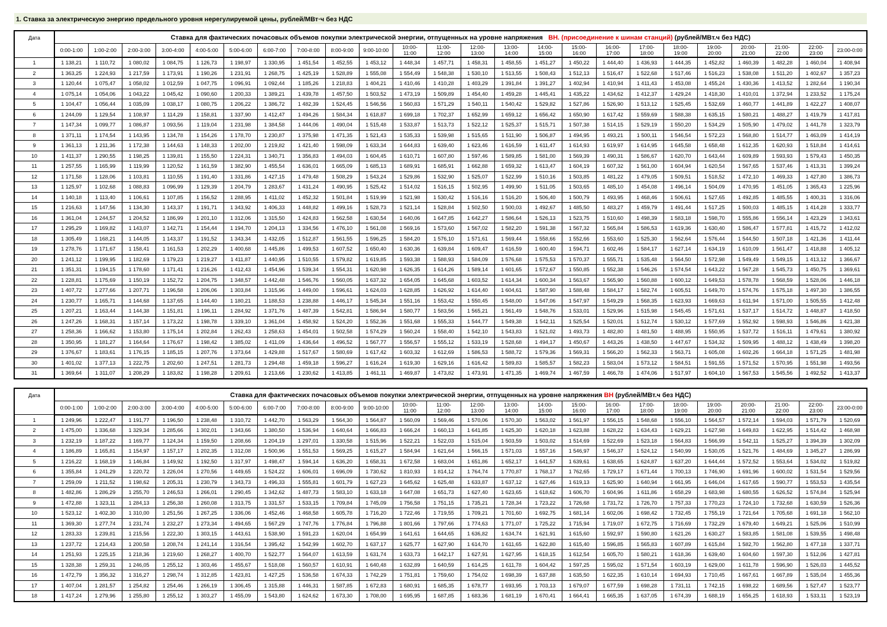1. Ставка за электрическую энергию предельного уровня нерегулируемой цены, рублей/МВт·ч без НДС
| Дата | Ставка для фактических почасовых объемов покупки электрической энергии, отпущенных на уровне напряжения ВН. (присоединение к шинам станций) (рублей/МВт.ч без НДС) | | | | | | | | | | | | | | | | | | | | | | | |
| --- | --- | --- | --- | --- | --- | --- | --- | --- | --- | --- | --- | --- | --- | --- | --- | --- | --- | --- | --- | --- | --- | --- | --- | --- |
| | 0:00-1:00 | 1:00-2:00 | 2:00-3:00 | 3:00-4:00 | 4:00-5:00 | 5:00-6:00 | 6:00-7:00 | 7:00-8:00 | 8:00-9:00 | 9:00-10:00 | 10:00- 11:00 | 11:00- 12:00 | 12:00- 13:00 | 13:00- 14:00 | 14:00- 15:00 | 15:00- 16:00 | 16:00- 17:00 | 17:00- 18:00 | 18:00- 19:00 | 19:00- 20:00 | 20:00- 21:00 | 21:00- 22:00 | 22:00- 23:00 | 23:00-0:00 |
| 1 | 1 138,21 | 1 110,72 | 1 080,02 | 1 084,75 | 1 126,73 | 1 198,97 | 1 330,95 | 1 451,54 | 1 452,55 | 1 453,12 | 1 448,34 | 1 457,71 | 1 458,31 | 1 458,55 | 1 451,27 | 1 450,22 | 1 444,40 | 1 436,93 | 1 444,35 | 1 452,82 | 1 460,39 | 1 482,28 | 1 460,04 | 1 408,94 |
| 2 | 1 363,25 | 1 224,93 | 1 217,59 | 1 173,91 | 1 190,26 | 1 231,91 | 1 268,75 | 1 425,19 | 1 528,89 | 1 555,08 | 1 554,49 | 1 548,38 | 1 530,10 | 1 513,55 | 1 508,43 | 1 512,13 | 1 516,47 | 1 522,68 | 1 517,46 | 1 516,23 | 1 538,08 | 1 511,20 | 1 402,67 | 1 357,23 |
| 3 | 1 120,44 | 1 075,47 | 1 058,02 | 1 012,59 | 1 047,75 | 1 096,91 | 1 092,44 | 1 185,26 | 1 218,83 | 1 404,21 | 1 410,46 | 1 410,28 | 1 403,29 | 1 391,84 | 1 391,27 | 1 402,94 | 1 410,94 | 1 411,43 | 1 453,08 | 1 455,24 | 1 430,36 | 1 413,52 | 1 282,64 | 1 190,34 |
| 4 | 1 075,14 | 1 054,06 | 1 043,22 | 1 045,42 | 1 090,60 | 1 200,33 | 1 389,21 | 1 439,78 | 1 457,50 | 1 503,52 | 1 473,19 | 1 509,89 | 1 454,40 | 1 459,28 | 1 445,41 | 1 435,22 | 1 434,62 | 1 412,37 | 1 429,24 | 1 418,30 | 1 410,01 | 1 372,94 | 1 233,52 | 1 175,24 |
| 5 | 1 104,47 | 1 056,44 | 1 035,09 | 1 038,17 | 1 080,75 | 1 206,22 | 1 386,72 | 1 482,39 | 1 524,45 | 1 546,56 | 1 560,83 | 1 571,29 | 1 540,11 | 1 540,42 | 1 529,82 | 1 527,86 | 1 526,90 | 1 513,12 | 1 525,45 | 1 532,69 | 1 460,77 | 1 441,89 | 1 422,27 | 1 408,07 |
| 6 | 1 244,09 | 1 129,54 | 1 108,97 | 1 114,29 | 1 158,81 | 1 337,90 | 1 412,47 | 1 494,26 | 1 584,34 | 1 618,87 | 1 699,18 | 1 702,37 | 1 652,99 | 1 659,12 | 1 656,42 | 1 650,90 | 1 617,42 | 1 559,69 | 1 588,38 | 1 635,15 | 1 580,21 | 1 488,27 | 1 419,79 | 1 417,81 |
| 7 | 1 147,34 | 1 099,77 | 1 086,87 | 1 093,56 | 1 119,04 | 1 231,98 | 1 384,58 | 1 444,06 | 1 490,04 | 1 515,48 | 1 533,87 | 1 513,73 | 1 522,12 | 1 525,37 | 1 515,71 | 1 507,38 | 1 514,15 | 1 529,19 | 1 550,20 | 1 534,29 | 1 505,90 | 1 479,02 | 1 441,78 | 1 323,79 |
| 8 | 1 371,11 | 1 174,54 | 1 143,95 | 1 134,78 | 1 154,26 | 1 178,70 | 1 230,87 | 1 375,98 | 1 471,35 | 1 521,43 | 1 535,33 | 1 539,98 | 1 515,65 | 1 511,90 | 1 506,87 | 1 494,95 | 1 493,21 | 1 500,11 | 1 546,54 | 1 572,23 | 1 568,80 | 1 514,77 | 1 463,09 | 1 414,19 |
| 9 | 1 361,13 | 1 211,36 | 1 172,38 | 1 144,63 | 1 148,33 | 1 202,00 | 1 219,82 | 1 421,40 | 1 598,09 | 1 633,34 | 1 644,83 | 1 639,40 | 1 623,46 | 1 616,59 | 1 611,47 | 1 614,93 | 1 619,97 | 1 614,95 | 1 645,58 | 1 658,48 | 1 612,35 | 1 620,93 | 1 518,84 | 1 414,61 |
| 10 | 1 411,37 | 1 290,55 | 1 198,25 | 1 139,81 | 1 155,50 | 1 224,31 | 1 340,71 | 1 356,83 | 1 494,03 | 1 604,45 | 1 610,71 | 1 607,80 | 1 597,46 | 1 589,85 | 1 581,00 | 1 569,39 | 1 490,31 | 1 586,67 | 1 620,70 | 1 643,44 | 1 609,89 | 1 593,93 | 1 579,43 | 1 450,35 |
| 11 | 1 257,55 | 1 165,99 | 1 119,99 | 1 120,52 | 1 161,59 | 1 382,90 | 1 455,54 | 1 636,01 | 1 665,09 | 1 685,13 | 1 689,91 | 1 685,91 | 1 662,88 | 1 659,32 | 1 613,47 | 1 604,19 | 1 607,32 | 1 561,00 | 1 604,94 | 1 620,54 | 1 567,65 | 1 537,46 | 1 413,31 | 1 399,24 |
| 12 | 1 171,58 | 1 128,06 | 1 103,81 | 1 110,55 | 1 191,40 | 1 331,86 | 1 427,15 | 1 479,48 | 1 508,29 | 1 543,24 | 1 529,86 | 1 532,90 | 1 525,07 | 1 522,99 | 1 510,16 | 1 503,85 | 1 481,22 | 1 479,05 | 1 509,51 | 1 518,52 | 1 472,10 | 1 469,33 | 1 427,80 | 1 386,73 |
| 13 | 1 125,97 | 1 102,68 | 1 088,83 | 1 096,99 | 1 129,39 | 1 204,79 | 1 283,67 | 1 431,24 | 1 490,95 | 1 525,42 | 1 514,02 | 1 516,15 | 1 502,95 | 1 499,90 | 1 511,05 | 1 503,65 | 1 485,10 | 1 454,08 | 1 496,14 | 1 504,09 | 1 470,95 | 1 451,05 | 1 365,43 | 1 225,96 |
| 14 | 1 140,18 | 1 113,40 | 1 106,61 | 1 107,85 | 1 156,52 | 1 288,95 | 1 411,02 | 1 452,32 | 1 501,84 | 1 519,99 | 1 521,98 | 1 530,42 | 1 516,16 | 1 516,20 | 1 506,40 | 1 500,79 | 1 493,95 | 1 468,46 | 1 506,61 | 1 527,65 | 1 492,85 | 1 485,55 | 1 400,31 | 1 316,06 |
| 15 | 1 216,63 | 1 147,56 | 1 134,30 | 1 143,37 | 1 191,71 | 1 343,92 | 1 406,33 | 1 448,82 | 1 499,16 | 1 528,73 | 1 521,14 | 1 528,84 | 1 502,50 | 1 500,03 | 1 492,67 | 1 485,50 | 1 483,27 | 1 459,79 | 1 491,44 | 1 517,25 | 1 500,03 | 1 485,15 | 1 414,28 | 1 333,77 |
| 16 | 1 361,04 | 1 244,57 | 1 204,52 | 1 186,99 | 1 201,10 | 1 312,06 | 1 315,50 | 1 424,83 | 1 562,58 | 1 630,54 | 1 640,06 | 1 647,85 | 1 642,27 | 1 586,64 | 1 526,13 | 1 523,75 | 1 510,60 | 1 498,39 | 1 583,18 | 1 598,70 | 1 555,86 | 1 556,14 | 1 423,29 | 1 343,61 |
| 17 | 1 295,29 | 1 169,82 | 1 143,07 | 1 142,71 | 1 154,44 | 1 194,70 | 1 204,13 | 1 334,56 | 1 476,10 | 1 561,08 | 1 569,16 | 1 573,60 | 1 567,02 | 1 582,20 | 1 591,38 | 1 567,32 | 1 565,84 | 1 586,53 | 1 619,36 | 1 630,40 | 1 586,47 | 1 577,81 | 1 415,72 | 1 412,02 |
| 18 | 1 305,49 | 1 168,21 | 1 144,05 | 1 143,37 | 1 191,52 | 1 343,34 | 1 432,05 | 1 512,87 | 1 561,55 | 1 596,25 | 1 584,20 | 1 576,10 | 1 571,61 | 1 569,44 | 1 558,66 | 1 552,66 | 1 553,60 | 1 525,30 | 1 562,64 | 1 576,44 | 1 544,50 | 1 507,18 | 1 421,36 | 1 411,44 |
| 19 | 1 278,76 | 1 171,67 | 1 158,41 | 1 161,53 | 1 202,29 | 1 400,68 | 1 445,86 | 1 499,53 | 1 607,52 | 1 650,40 | 1 630,36 | 1 639,84 | 1 609,47 | 1 616,59 | 1 600,40 | 1 594,71 | 1 602,46 | 1 584,17 | 1 627,14 | 1 634,19 | 1 610,09 | 1 561,47 | 1 418,88 | 1 405,12 |
| 20 | 1 241,12 | 1 199,95 | 1 182,69 | 1 179,23 | 1 219,27 | 1 411,87 | 1 440,95 | 1 510,55 | 1 579,82 | 1 619,85 | 1 593,38 | 1 588,93 | 1 584,09 | 1 576,68 | 1 575,53 | 1 570,37 | 1 555,71 | 1 535,48 | 1 564,50 | 1 572,98 | 1 549,49 | 1 549,15 | 1 413,12 | 1 366,67 |
| 21 | 1 351,31 | 1 194,15 | 1 178,60 | 1 171,41 | 1 216,26 | 1 412,43 | 1 454,96 | 1 539,34 | 1 554,31 | 1 620,98 | 1 626,35 | 1 614,26 | 1 589,14 | 1 601,65 | 1 572,67 | 1 550,85 | 1 552,38 | 1 546,26 | 1 574,54 | 1 643,22 | 1 567,28 | 1 545,73 | 1 450,75 | 1 369,61 |
| 22 | 1 228,81 | 1 175,69 | 1 150,19 | 1 152,72 | 1 204,75 | 1 348,57 | 1 442,48 | 1 546,76 | 1 560,05 | 1 637,32 | 1 654,05 | 1 645,68 | 1 603,52 | 1 614,34 | 1 600,34 | 1 563,67 | 1 565,90 | 1 560,88 | 1 600,12 | 1 649,53 | 1 578,78 | 1 568,59 | 1 528,06 | 1 446,18 |
| 23 | 1 407,72 | 1 277,66 | 1 207,71 | 1 196,58 | 1 206,06 | 1 303,84 | 1 315,96 | 1 449,00 | 1 596,61 | 1 624,03 | 1 628,85 | 1 626,92 | 1 614,40 | 1 604,61 | 1 587,90 | 1 588,48 | 1 584,17 | 1 582,74 | 1 605,51 | 1 649,70 | 1 574,76 | 1 575,18 | 1 497,30 | 1 386,55 |
| 24 | 1 230,77 | 1 165,71 | 1 144,68 | 1 137,65 | 1 144,40 | 1 180,21 | 1 188,53 | 1 238,88 | 1 446,17 | 1 545,34 | 1 551,16 | 1 553,42 | 1 550,45 | 1 548,00 | 1 547,06 | 1 547,97 | 1 549,29 | 1 568,35 | 1 623,93 | 1 669,63 | 1 611,94 | 1 571,00 | 1 505,55 | 1 412,48 |
| 25 | 1 207,21 | 1 163,44 | 1 144,38 | 1 151,81 | 1 196,11 | 1 284,92 | 1 371,76 | 1 487,39 | 1 542,81 | 1 586,94 | 1 580,77 | 1 583,56 | 1 565,21 | 1 561,49 | 1 548,76 | 1 533,01 | 1 529,96 | 1 515,98 | 1 545,45 | 1 571,61 | 1 537,17 | 1 514,72 | 1 448,87 | 1 418,50 |
| 26 | 1 247,26 | 1 168,31 | 1 157,14 | 1 173,22 | 1 198,78 | 1 339,10 | 1 361,04 | 1 458,92 | 1 524,20 | 1 552,36 | 1 551,68 | 1 555,33 | 1 544,77 | 1 549,38 | 1 542,11 | 1 525,54 | 1 520,01 | 1 512,74 | 1 530,12 | 1 577,69 | 1 552,92 | 1 598,93 | 1 546,86 | 1 421,38 |
| 27 | 1 258,36 | 1 166,62 | 1 153,80 | 1 175,14 | 1 202,84 | 1 262,43 | 1 258,63 | 1 454,01 | 1 502,58 | 1 574,29 | 1 560,24 | 1 558,40 | 1 542,10 | 1 543,83 | 1 521,02 | 1 493,73 | 1 482,80 | 1 481,50 | 1 488,95 | 1 550,95 | 1 537,72 | 1 516,11 | 1 479,61 | 1 380,92 |
| 28 | 1 350,95 | 1 181,27 | 1 164,64 | 1 176,67 | 1 198,42 | 1 385,02 | 1 411,09 | 1 436,64 | 1 496,52 | 1 567,77 | 1 556,57 | 1 555,12 | 1 533,19 | 1 528,68 | 1 494,17 | 1 450,67 | 1 443,26 | 1 438,50 | 1 447,67 | 1 534,32 | 1 509,95 | 1 488,12 | 1 438,49 | 1 398,20 |
| 29 | 1 376,67 | 1 183,61 | 1 176,15 | 1 185,15 | 1 207,76 | 1 373,64 | 1 429,88 | 1 517,67 | 1 580,69 | 1 617,42 | 1 603,32 | 1 612,69 | 1 586,53 | 1 588,72 | 1 579,36 | 1 569,31 | 1 566,20 | 1 562,33 | 1 563,71 | 1 605,08 | 1 602,26 | 1 664,18 | 1 571,25 | 1 481,98 |
| 30 | 1 401,02 | 1 377,13 | 1 222,75 | 1 202,60 | 1 247,51 | 1 281,73 | 1 294,48 | 1 459,18 | 1 596,27 | 1 616,24 | 1 619,30 | 1 629,16 | 1 616,42 | 1 589,83 | 1 585,57 | 1 582,23 | 1 583,04 | 1 573,12 | 1 584,51 | 1 591,55 | 1 571,52 | 1 570,95 | 1 551,98 | 1 493,56 |
| 31 | 1 369,64 | 1 311,07 | 1 208,29 | 1 183,82 | 1 198,28 | 1 209,61 | 1 213,66 | 1 230,62 | 1 413,85 | 1 461,11 | 1 469,87 | 1 473,82 | 1 473,91 | 1 471,35 | 1 469,74 | 1 467,59 | 1 466,78 | 1 474,06 | 1 517,97 | 1 604,10 | 1 567,53 | 1 545,56 | 1 492,52 | 1 413,37 |
| Дата | Ставка для фактических почасовых объемов покупки электрической энергии, отпущенных на уровне напряжения ВН (рублей/МВт.ч без НДС) | | | | | | | | | | | | | | | | | | | | | | | |
| --- | --- | --- | --- | --- | --- | --- | --- | --- | --- | --- | --- | --- | --- | --- | --- | --- | --- | --- | --- | --- | --- | --- | --- | --- |
| | 0:00-1:00 | 1:00-2:00 | 2:00-3:00 | 3:00-4:00 | 4:00-5:00 | 5:00-6:00 | 6:00-7:00 | 7:00-8:00 | 8:00-9:00 | 9:00-10:00 | 10:00- 11:00 | 11:00- 12:00 | 12:00- 13:00 | 13:00- 14:00 | 14:00- 15:00 | 15:00- 16:00 | 16:00- 17:00 | 17:00- 18:00 | 18:00- 19:00 | 19:00- 20:00 | 20:00- 21:00 | 21:00- 22:00 | 22:00- 23:00 | 23:00-0:00 |
| 1 | 1 249,96 | 1 222,47 | 1 191,77 | 1 196,50 | 1 238,48 | 1 310,72 | 1 442,70 | 1 563,29 | 1 564,30 | 1 564,87 | 1 560,09 | 1 569,46 | 1 570,06 | 1 570,30 | 1 563,02 | 1 561,97 | 1 556,15 | 1 548,68 | 1 556,10 | 1 564,57 | 1 572,14 | 1 594,03 | 1 571,79 | 1 520,69 |
| 2 | 1 475,00 | 1 336,68 | 1 329,34 | 1 285,66 | 1 302,01 | 1 343,66 | 1 380,50 | 1 536,94 | 1 640,64 | 1 666,83 | 1 666,24 | 1 660,13 | 1 641,85 | 1 625,30 | 1 620,18 | 1 623,88 | 1 628,22 | 1 634,43 | 1 629,21 | 1 627,98 | 1 649,83 | 1 622,95 | 1 514,42 | 1 468,98 |
| 3 | 1 232,19 | 1 187,22 | 1 169,77 | 1 124,34 | 1 159,50 | 1 208,66 | 1 204,19 | 1 297,01 | 1 330,58 | 1 515,96 | 1 522,21 | 1 522,03 | 1 515,04 | 1 503,59 | 1 503,02 | 1 514,69 | 1 522,69 | 1 523,18 | 1 564,83 | 1 566,99 | 1 542,11 | 1 525,27 | 1 394,39 | 1 302,09 |
| 4 | 1 186,89 | 1 165,81 | 1 154,97 | 1 157,17 | 1 202,35 | 1 312,08 | 1 500,96 | 1 551,53 | 1 569,25 | 1 615,27 | 1 584,94 | 1 621,64 | 1 566,15 | 1 571,03 | 1 557,16 | 1 546,97 | 1 546,37 | 1 524,12 | 1 540,99 | 1 530,05 | 1 521,76 | 1 484,69 | 1 345,27 | 1 286,99 |
| 5 | 1 216,22 | 1 168,19 | 1 146,84 | 1 149,92 | 1 192,50 | 1 317,97 | 1 498,47 | 1 594,14 | 1 636,20 | 1 658,31 | 1 672,58 | 1 683,04 | 1 651,86 | 1 652,17 | 1 641,57 | 1 639,61 | 1 638,65 | 1 624,87 | 1 637,20 | 1 644,44 | 1 572,52 | 1 553,64 | 1 534,02 | 1 519,82 |
| 6 | 1 355,84 | 1 241,29 | 1 220,72 | 1 226,04 | 1 270,56 | 1 449,65 | 1 524,22 | 1 606,01 | 1 696,09 | 1 730,62 | 1 810,93 | 1 814,12 | 1 764,74 | 1 770,87 | 1 768,17 | 1 762,65 | 1 729,17 | 1 671,44 | 1 700,13 | 1 746,90 | 1 691,96 | 1 600,02 | 1 531,54 | 1 529,56 |
| 7 | 1 259,09 | 1 211,52 | 1 198,62 | 1 205,31 | 1 230,79 | 1 343,73 | 1 496,33 | 1 555,81 | 1 601,79 | 1 627,23 | 1 645,62 | 1 625,48 | 1 633,87 | 1 637,12 | 1 627,46 | 1 619,13 | 1 625,90 | 1 640,94 | 1 661,95 | 1 646,04 | 1 617,65 | 1 590,77 | 1 553,53 | 1 435,54 |
| 8 | 1 482,86 | 1 286,29 | 1 255,70 | 1 246,53 | 1 266,01 | 1 290,45 | 1 342,62 | 1 487,73 | 1 583,10 | 1 633,18 | 1 647,08 | 1 651,73 | 1 627,40 | 1 623,65 | 1 618,62 | 1 606,70 | 1 604,96 | 1 611,86 | 1 658,29 | 1 683,98 | 1 680,55 | 1 626,52 | 1 574,84 | 1 525,94 |
| 9 | 1 472,88 | 1 323,11 | 1 284,13 | 1 256,38 | 1 260,08 | 1 313,75 | 1 331,57 | 1 533,15 | 1 709,84 | 1 745,09 | 1 756,58 | 1 751,15 | 1 735,21 | 1 728,34 | 1 723,22 | 1 726,68 | 1 731,72 | 1 726,70 | 1 757,33 | 1 770,23 | 1 724,10 | 1 732,68 | 1 630,59 | 1 526,36 |
| 10 | 1 523,12 | 1 402,30 | 1 310,00 | 1 251,56 | 1 267,25 | 1 336,06 | 1 452,46 | 1 468,58 | 1 605,78 | 1 716,20 | 1 722,46 | 1 719,55 | 1 709,21 | 1 701,60 | 1 692,75 | 1 681,14 | 1 602,06 | 1 698,42 | 1 732,45 | 1 755,19 | 1 721,64 | 1 705,68 | 1 691,18 | 1 562,10 |
| 11 | 1 369,30 | 1 277,74 | 1 231,74 | 1 232,27 | 1 273,34 | 1 494,65 | 1 567,29 | 1 747,76 | 1 776,84 | 1 796,88 | 1 801,66 | 1 797,66 | 1 774,63 | 1 771,07 | 1 725,22 | 1 715,94 | 1 719,07 | 1 672,75 | 1 716,69 | 1 732,29 | 1 679,40 | 1 649,21 | 1 525,06 | 1 510,99 |
| 12 | 1 283,33 | 1 239,81 | 1 215,56 | 1 222,30 | 1 303,15 | 1 443,61 | 1 538,90 | 1 591,23 | 1 620,04 | 1 654,99 | 1 641,61 | 1 644,65 | 1 636,82 | 1 634,74 | 1 621,91 | 1 615,60 | 1 592,97 | 1 590,80 | 1 621,26 | 1 630,27 | 1 583,85 | 1 581,08 | 1 539,55 | 1 498,48 |
| 13 | 1 237,72 | 1 214,43 | 1 200,58 | 1 208,74 | 1 241,14 | 1 316,54 | 1 395,42 | 1 542,99 | 1 602,70 | 1 637,17 | 1 625,77 | 1 627,90 | 1 614,70 | 1 611,65 | 1 622,80 | 1 615,40 | 1 596,85 | 1 565,83 | 1 607,89 | 1 615,84 | 1 582,70 | 1 562,80 | 1 477,18 | 1 337,71 |
| 14 | 1 251,93 | 1 225,15 | 1 218,36 | 1 219,60 | 1 268,27 | 1 400,70 | 1 522,77 | 1 564,07 | 1 613,59 | 1 631,74 | 1 633,73 | 1 642,17 | 1 627,91 | 1 627,95 | 1 618,15 | 1 612,54 | 1 605,70 | 1 580,21 | 1 618,36 | 1 639,40 | 1 604,60 | 1 597,30 | 1 512,06 | 1 427,81 |
| 15 | 1 328,38 | 1 259,31 | 1 246,05 | 1 255,12 | 1 303,46 | 1 455,67 | 1 518,08 | 1 560,57 | 1 610,91 | 1 640,48 | 1 632,89 | 1 640,59 | 1 614,25 | 1 611,78 | 1 604,42 | 1 597,25 | 1 595,02 | 1 571,54 | 1 603,19 | 1 629,00 | 1 611,78 | 1 596,90 | 1 526,03 | 1 445,52 |
| 16 | 1 472,79 | 1 356,32 | 1 316,27 | 1 298,74 | 1 312,85 | 1 423,81 | 1 427,25 | 1 536,58 | 1 674,33 | 1 742,29 | 1 751,81 | 1 759,60 | 1 754,02 | 1 698,39 | 1 637,88 | 1 635,50 | 1 622,35 | 1 610,14 | 1 694,93 | 1 710,45 | 1 667,61 | 1 667,89 | 1 535,04 | 1 455,36 |
| 17 | 1 407,04 | 1 281,57 | 1 254,82 | 1 254,46 | 1 266,19 | 1 306,45 | 1 315,88 | 1 446,31 | 1 587,85 | 1 672,83 | 1 680,91 | 1 685,35 | 1 678,77 | 1 693,95 | 1 703,13 | 1 679,07 | 1 677,59 | 1 698,28 | 1 731,11 | 1 742,15 | 1 698,22 | 1 689,56 | 1 527,47 | 1 523,77 |
| 18 | 1 417,24 | 1 279,96 | 1 255,80 | 1 255,12 | 1 303,27 | 1 455,09 | 1 543,80 | 1 624,62 | 1 673,30 | 1 708,00 | 1 695,95 | 1 687,85 | 1 683,36 | 1 681,19 | 1 670,41 | 1 664,41 | 1 665,35 | 1 637,05 | 1 674,39 | 1 688,19 | 1 656,25 | 1 618,93 | 1 533,11 | 1 523,19 |